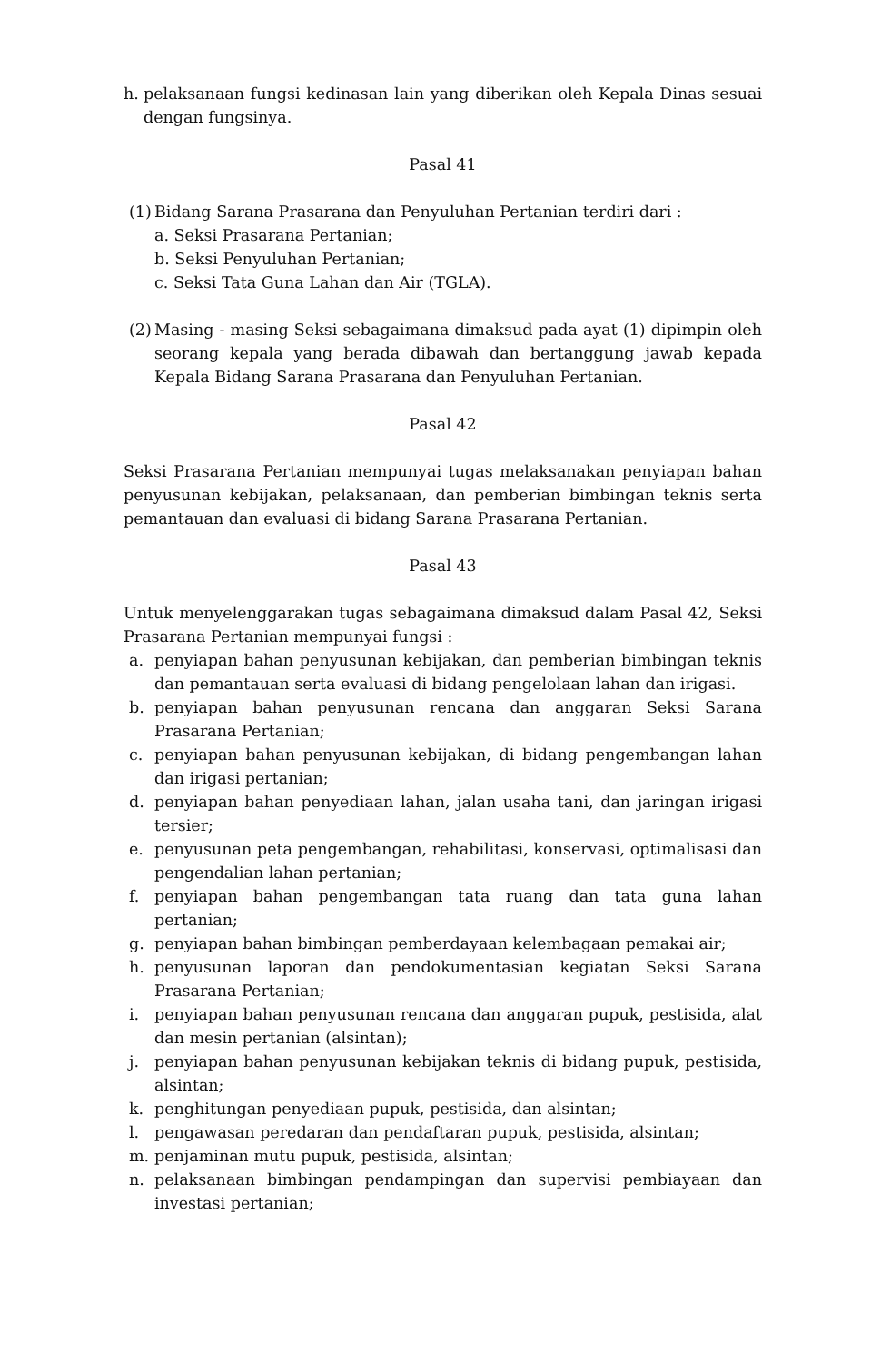h. pelaksanaan fungsi kedinasan lain yang diberikan oleh Kepala Dinas sesuai dengan fungsinya.
Pasal 41
(1) Bidang Sarana Prasarana dan Penyuluhan Pertanian terdiri dari :
a. Seksi Prasarana Pertanian;
b. Seksi Penyuluhan Pertanian;
c. Seksi Tata Guna Lahan dan Air (TGLA).
(2) Masing - masing Seksi sebagaimana dimaksud pada ayat (1) dipimpin oleh seorang kepala yang berada dibawah dan bertanggung jawab kepada Kepala Bidang Sarana Prasarana dan Penyuluhan Pertanian.
Pasal 42
Seksi Prasarana Pertanian mempunyai tugas melaksanakan penyiapan bahan penyusunan kebijakan, pelaksanaan, dan pemberian bimbingan teknis serta pemantauan dan evaluasi di bidang Sarana Prasarana Pertanian.
Pasal 43
Untuk menyelenggarakan tugas sebagaimana dimaksud dalam Pasal 42, Seksi Prasarana Pertanian mempunyai fungsi :
a. penyiapan bahan penyusunan kebijakan, dan pemberian bimbingan teknis dan pemantauan serta evaluasi di bidang pengelolaan lahan dan irigasi.
b. penyiapan bahan penyusunan rencana dan anggaran Seksi Sarana Prasarana Pertanian;
c. penyiapan bahan penyusunan kebijakan, di bidang pengembangan lahan dan irigasi pertanian;
d. penyiapan bahan penyediaan lahan, jalan usaha tani, dan jaringan irigasi tersier;
e. penyusunan peta pengembangan, rehabilitasi, konservasi, optimalisasi dan pengendalian lahan pertanian;
f. penyiapan bahan pengembangan tata ruang dan tata guna lahan pertanian;
g. penyiapan bahan bimbingan pemberdayaan kelembagaan pemakai air;
h. penyusunan laporan dan pendokumentasian kegiatan Seksi Sarana Prasarana Pertanian;
i. penyiapan bahan penyusunan rencana dan anggaran pupuk, pestisida, alat dan mesin pertanian (alsintan);
j. penyiapan bahan penyusunan kebijakan teknis di bidang pupuk, pestisida, alsintan;
k. penghitungan penyediaan pupuk, pestisida, dan alsintan;
l. pengawasan peredaran dan pendaftaran pupuk, pestisida, alsintan;
m. penjaminan mutu pupuk, pestisida, alsintan;
n. pelaksanaan bimbingan pendampingan dan supervisi pembiayaan dan investasi pertanian;